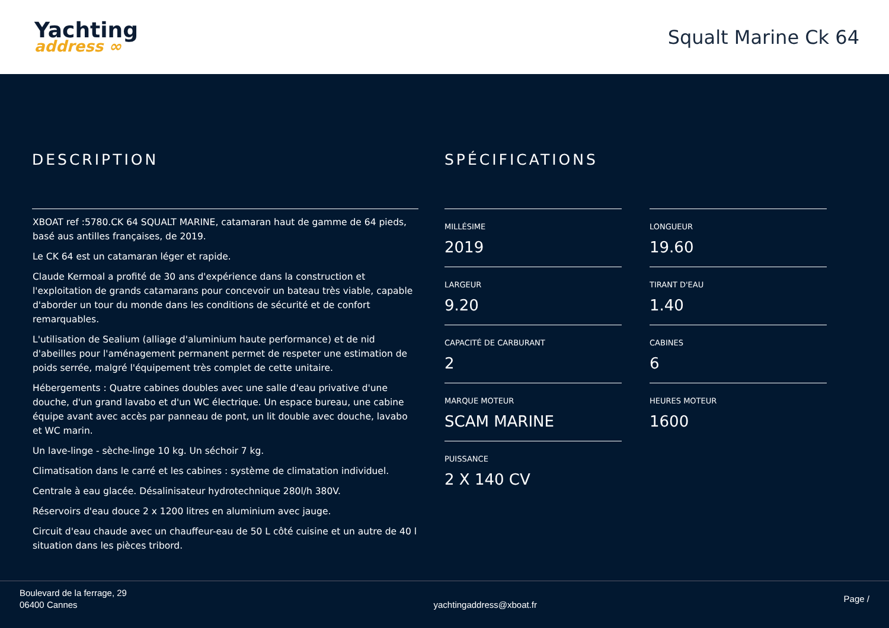Yachting
address ∞
Squalt Marine Ck 64
DESCRIPTION
XBOAT ref :5780.CK 64 SQUALT MARINE, catamaran haut de gamme de 64 pieds, basé aus antilles françaises, de 2019.
Le CK 64 est un catamaran léger et rapide.
Claude Kermoal a profité de 30 ans d'expérience dans la construction et l'exploitation de grands catamarans pour concevoir un bateau très viable, capable d'aborder un tour du monde dans les conditions de sécurité et de confort remarquables.
L'utilisation de Sealium (alliage d'aluminium haute performance) et de nid d'abeilles pour l'aménagement permanent permet de respeter une estimation de poids serrée, malgré l'équipement très complet de cette unitaire.
Hébergements : Quatre cabines doubles avec une salle d'eau privative d'une douche, d'un grand lavabo et d'un WC électrique. Un espace bureau, une cabine équipe avant avec accès par panneau de pont, un lit double avec douche, lavabo et WC marin.
Un lave-linge - sèche-linge 10 kg. Un séchoir 7 kg.
Climatisation dans le carré et les cabines : système de climatation individuel.
Centrale à eau glacée. Désalinisateur hydrotechnique 280l/h 380V.
Réservoirs d'eau douce 2 x 1200 litres en aluminium avec jauge.
Circuit d'eau chaude avec un chauffeur-eau de 50 L côté cuisine et un autre de 40 l situation dans les pièces tribord.
SPÉCIFICATIONS
MILLÉSIME
2019
LONGUEUR
19.60
LARGEUR
9.20
TIRANT D'EAU
1.40
CAPACITÉ DE CARBURANT
2
CABINES
6
MARQUE MOTEUR
SCAM MARINE
HEURES MOTEUR
1600
PUISSANCE
2 X 140 CV
Boulevard de la ferrage, 29
06400 Cannes
yachtingaddress@xboat.fr
Page /